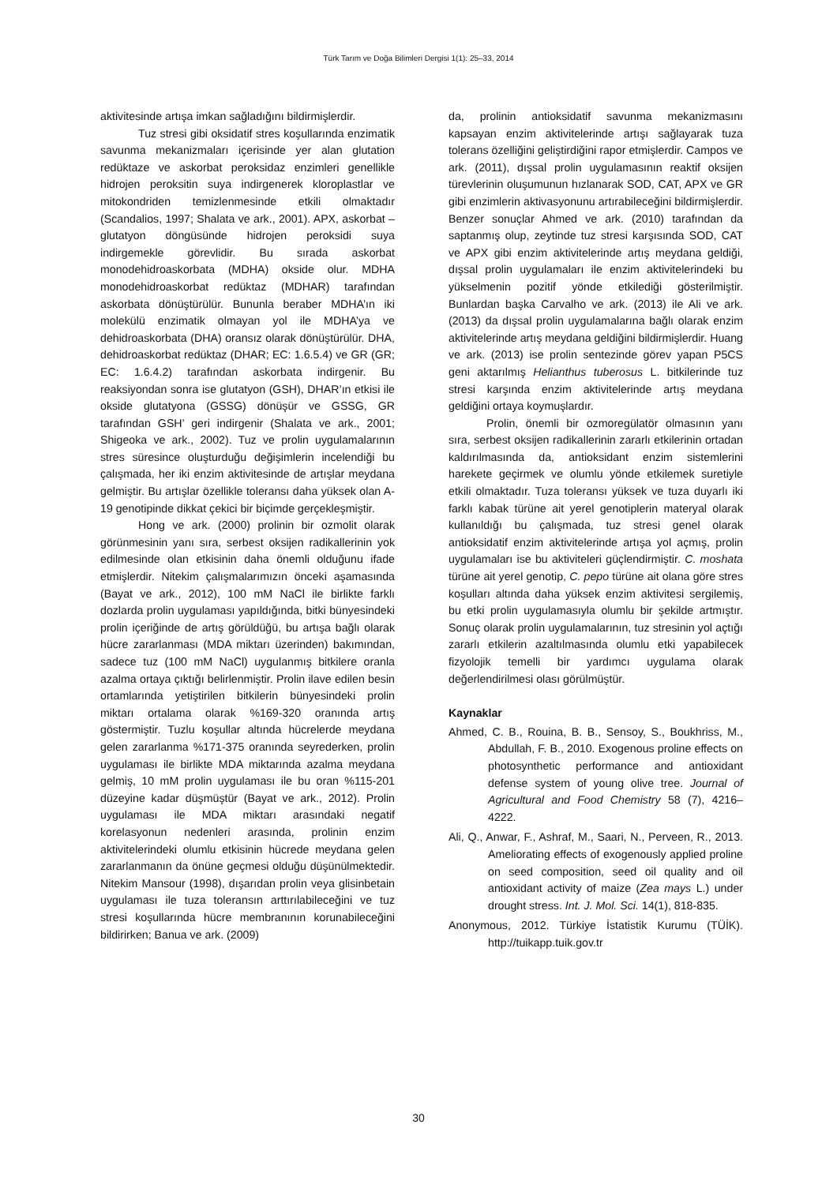Türk Tarım ve Doğa Bilimleri Dergisi 1(1): 25–33, 2014
aktivitesinde artışa imkan sağladığını bildirmişlerdir.
Tuz stresi gibi oksidatif stres koşullarında enzimatik savunma mekanizmaları içerisinde yer alan glutation redüktaze ve askorbat peroksidaz enzimleri genellikle hidrojen peroksitin suya indirgenerek kloroplastlar ve mitokondriden temizlenmesinde etkili olmaktadır (Scandalios, 1997; Shalata ve ark., 2001). APX, askorbat – glutatyon döngüsünde hidrojen peroksidi suya indirgemekle görevlidir. Bu sırada askorbat monodehidroaskorbata (MDHA) okside olur. MDHA monodehidroaskorbat redüktaz (MDHAR) tarafından askorbata dönüştürülür. Bununla beraber MDHA’ın iki molekülü enzimatik olmayan yol ile MDHA’ya ve dehidroaskorbata (DHA) oransız olarak dönüştürülür. DHA, dehidroaskorbat redüktaz (DHAR; EC: 1.6.5.4) ve GR (GR; EC: 1.6.4.2) tarafından askorbata indirgenir. Bu reaksiyondan sonra ise glutatyon (GSH), DHAR’ın etkisi ile okside glutatyona (GSSG) dönüşür ve GSSG, GR tarafından GSH’ geri indirgenir (Shalata ve ark., 2001; Shigeoka ve ark., 2002). Tuz ve prolin uygulamalarının stres süresince oluşturduğu değişimlerin incelendiği bu çalışmada, her iki enzim aktivitesinde de artışlar meydana gelmiştir. Bu artışlar özellikle toleransı daha yüksek olan A-19 genotipinde dikkat çekici bir biçimde gerçekleşmiştir.
Hong ve ark. (2000) prolinin bir ozmolit olarak görünmesinin yanı sıra, serbest oksijen radikallerinin yok edilmesinde olan etkisinin daha önemli olduğunu ifade etmişlerdir. Nitekim çalışmalarımızın önceki aşamasında (Bayat ve ark., 2012), 100 mM NaCl ile birlikte farklı dozlarda prolin uygulaması yapıldığında, bitki bünyesindeki prolin içeriğinde de artış görüldüğü, bu artışa bağlı olarak hücre zararlanması (MDA miktarı üzerinden) bakımından, sadece tuz (100 mM NaCl) uygulanmış bitkilere oranla azalma ortaya çıktığı belirlenmiştir. Prolin ilave edilen besin ortamlarında yetiştirilen bitkilerin bünyesindeki prolin miktarı ortalama olarak %169-320 oranında artış göstermiştir. Tuzlu koşullar altında hücrelerde meydana gelen zararlanma %171-375 oranında seyrederken, prolin uygulaması ile birlikte MDA miktarında azalma meydana gelmiş, 10 mM prolin uygulaması ile bu oran %115-201 düzeyine kadar düşmüştür (Bayat ve ark., 2012). Prolin uygulaması ile MDA miktarı arasındaki negatif korelasyonun nedenleri arasında, prolinin enzim aktivitelerindeki olumlu etkisinin hücrede meydana gelen zararlanmanın da önüne geçmesi olduğu düşünülmektedir. Nitekim Mansour (1998), dışarıdan prolin veya glisinbetain uygulaması ile tuza toleransın arttırılabileceğini ve tuz stresi koşullarında hücre membranının korunabileceğini bildirirken; Banua ve ark. (2009)
da, prolinin antioksidatif savunma mekanizmasını kapsayan enzim aktivitelerinde artışı sağlayarak tuza tolerans özelliğini geliştirdiğini rapor etmişlerdir. Campos ve ark. (2011), dışsal prolin uygulamasının reaktif oksijen türevlerinin oluşumunun hızlanarak SOD, CAT, APX ve GR gibi enzimlerin aktivasyonunu artırabileceğini bildirmişlerdir. Benzer sonuçlar Ahmed ve ark. (2010) tarafından da saptanmış olup, zeytinde tuz stresi karşısında SOD, CAT ve APX gibi enzim aktivitelerinde artış meydana geldiği, dışsal prolin uygulamaları ile enzim aktivitelerindeki bu yükselmenin pozitif yönde etkilediği gösterilmiştir. Bunlardan başka Carvalho ve ark. (2013) ile Ali ve ark. (2013) da dışsal prolin uygulamalarına bağlı olarak enzim aktivitelerinde artış meydana geldiğini bildirmişlerdir. Huang ve ark. (2013) ise prolin sentezinde görev yapan P5CS geni aktarılmış Helianthus tuberosus L. bitkilerinde tuz stresi karşında enzim aktivitelerinde artış meydana geldiğini ortaya koymuşlardır.
Prolin, önemli bir ozmoregülatör olmasının yanı sıra, serbest oksijen radikallerinin zararlı etkilerinin ortadan kaldırılmasında da, antioksidant enzim sistemlerini harekete geçirmek ve olumlu yönde etkilemek suretiyle etkili olmaktadır. Tuza toleransı yüksek ve tuza duyarlı iki farklı kabak türüne ait yerel genotiplerin materyal olarak kullanıldığı bu çalışmada, tuz stresi genel olarak antioksidatif enzim aktivitelerinde artışa yol açmış, prolin uygulamaları ise bu aktiviteleri güçlendirmiştir. C. moshata türüne ait yerel genotip, C. pepo türüne ait olana göre stres koşulları altında daha yüksek enzim aktivitesi sergilemiş, bu etki prolin uygulamasıyla olumlu bir şekilde artmıştır. Sonuç olarak prolin uygulamalarının, tuz stresinin yol açtığı zararlı etkilerin azaltılmasında olumlu etki yapabilecek fizyolojik temelli bir yardımcı uygulama olarak değerlendirilmesi olası görülmüştür.
Kaynaklar
Ahmed, C. B., Rouina, B. B., Sensoy, S., Boukhriss, M., Abdullah, F. B., 2010. Exogenous proline effects on photosynthetic performance and antioxidant defense system of young olive tree. Journal of Agricultural and Food Chemistry 58 (7), 4216–4222.
Ali, Q., Anwar, F., Ashraf, M., Saari, N., Perveen, R., 2013. Ameliorating effects of exogenously applied proline on seed composition, seed oil quality and oil antioxidant activity of maize (Zea mays L.) under drought stress. Int. J. Mol. Sci. 14(1), 818-835.
Anonymous, 2012. Türkiye İstatistik Kurumu (TÜİK). http://tuikapp.tuik.gov.tr
30